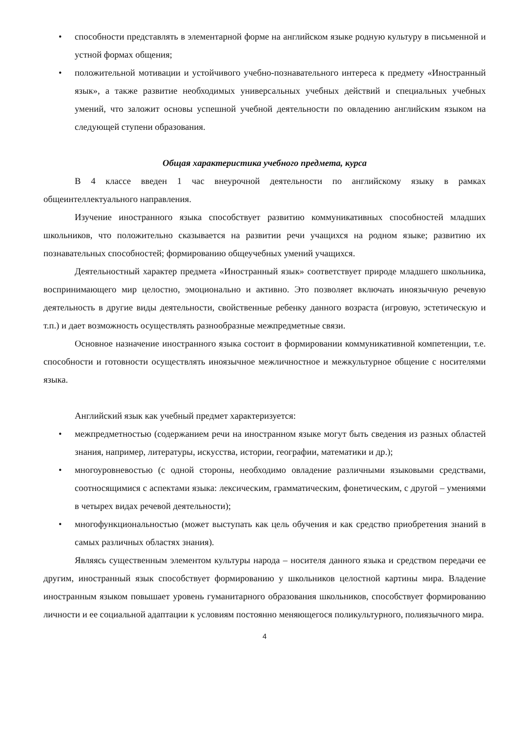• способности представлять в элементарной форме на английском языке родную культуру в письменной и устной формах общения;
• положительной мотивации и устойчивого учебно-познавательного интереса к предмету «Иностранный язык», а также развитие необходимых универсальных учебных действий и специальных учебных умений, что заложит основы успешной учебной деятельности по овладению английским языком на следующей ступени образования.
Общая характеристика учебного предмета, курса
В 4 классе введен 1 час внеурочной деятельности по английскому языку в рамках общеинтеллектуального направления.
Изучение иностранного языка способствует развитию коммуникативных способностей младших школьников, что положительно сказывается на развитии речи учащихся на родном языке; развитию их познавательных способностей; формированию общеучебных умений учащихся.
Деятельностный характер предмета «Иностранный язык» соответствует природе младшего школьника, воспринимающего мир целостно, эмоционально и активно. Это позволяет включать иноязычную речевую деятельность в другие виды деятельности, свойственные ребенку данного возраста (игровую, эстетическую и т.п.) и дает возможность осуществлять разнообразные межпредметные связи.
Основное назначение иностранного языка состоит в формировании коммуникативной компетенции, т.е. способности и готовности осуществлять иноязычное межличностное и межкультурное общение с носителями языка.
Английский язык как учебный предмет характеризуется:
• межпредметностью (содержанием речи на иностранном языке могут быть сведения из разных областей знания, например, литературы, искусства, истории, географии, математики и др.);
• многоуровневостью (с одной стороны, необходимо овладение различными языковыми средствами, соотносящимися с аспектами языка: лексическим, грамматическим, фонетическим, с другой – умениями в четырех видах речевой деятельности);
• многофункциональностью (может выступать как цель обучения и как средство приобретения знаний в самых различных областях знания).
Являясь существенным элементом культуры народа – носителя данного языка и средством передачи ее другим, иностранный язык способствует формированию у школьников целостной картины мира. Владение иностранным языком повышает уровень гуманитарного образования школьников, способствует формированию личности и ее социальной адаптации к условиям постоянно меняющегося поликультурного, полиязычного мира.
4